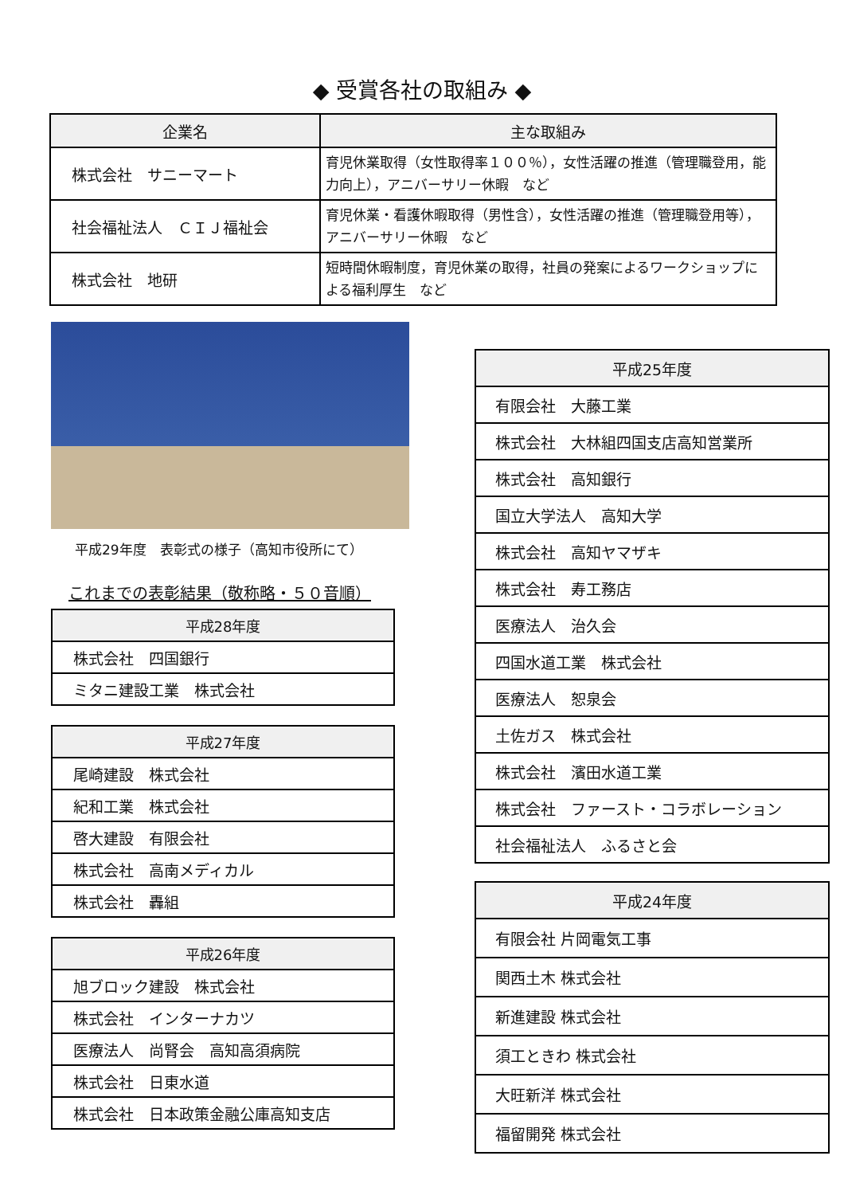◆ 受賞各社の取組み ◆
| 企業名 | 主な取組み |
| --- | --- |
| 株式会社 サニーマート | 育児休業取得（女性取得率１００％），女性活躍の推進（管理職登用，能力向上），アニバーサリー休暇 など |
| 社会福祉法人 ＣＩＪ福祉会 | 育児休業・看護休暇取得（男性含），女性活躍の推進（管理職登用等），アニバーサリー休暇 など |
| 株式会社 地研 | 短時間休暇制度，育児休業の取得，社員の発案によるワークショップによる福利厚生 など |
平成29年度　表彰式の様子（高知市役所にて）
これまでの表彰結果（敬称略・５０音順）
| 平成28年度 |
| --- |
| 株式会社 四国銀行 |
| ミタニ建設工業 株式会社 |
| 平成27年度 |
| --- |
| 尾崎建設 株式会社 |
| 紀和工業 株式会社 |
| 啓大建設 有限会社 |
| 株式会社 高南メディカル |
| 株式会社 轟組 |
| 平成26年度 |
| --- |
| 旭ブロック建設 株式会社 |
| 株式会社 インターナカツ |
| 医療法人 尚腎会 高知高須病院 |
| 株式会社 日東水道 |
| 株式会社 日本政策金融公庫高知支店 |
| 平成25年度 |
| --- |
| 有限会社 大藤工業 |
| 株式会社 大林組四国支店高知営業所 |
| 株式会社 高知銀行 |
| 国立大学法人 高知大学 |
| 株式会社 高知ヤマザキ |
| 株式会社 寿工務店 |
| 医療法人 治久会 |
| 四国水道工業 株式会社 |
| 医療法人 恕泉会 |
| 土佐ガス 株式会社 |
| 株式会社 濱田水道工業 |
| 株式会社 ファースト・コラボレーション |
| 社会福祉法人 ふるさと会 |
| 平成24年度 |
| --- |
| 有限会社 片岡電気工事 |
| 関西土木 株式会社 |
| 新進建設 株式会社 |
| 須工ときわ 株式会社 |
| 大旺新洋 株式会社 |
| 福留開発 株式会社 |